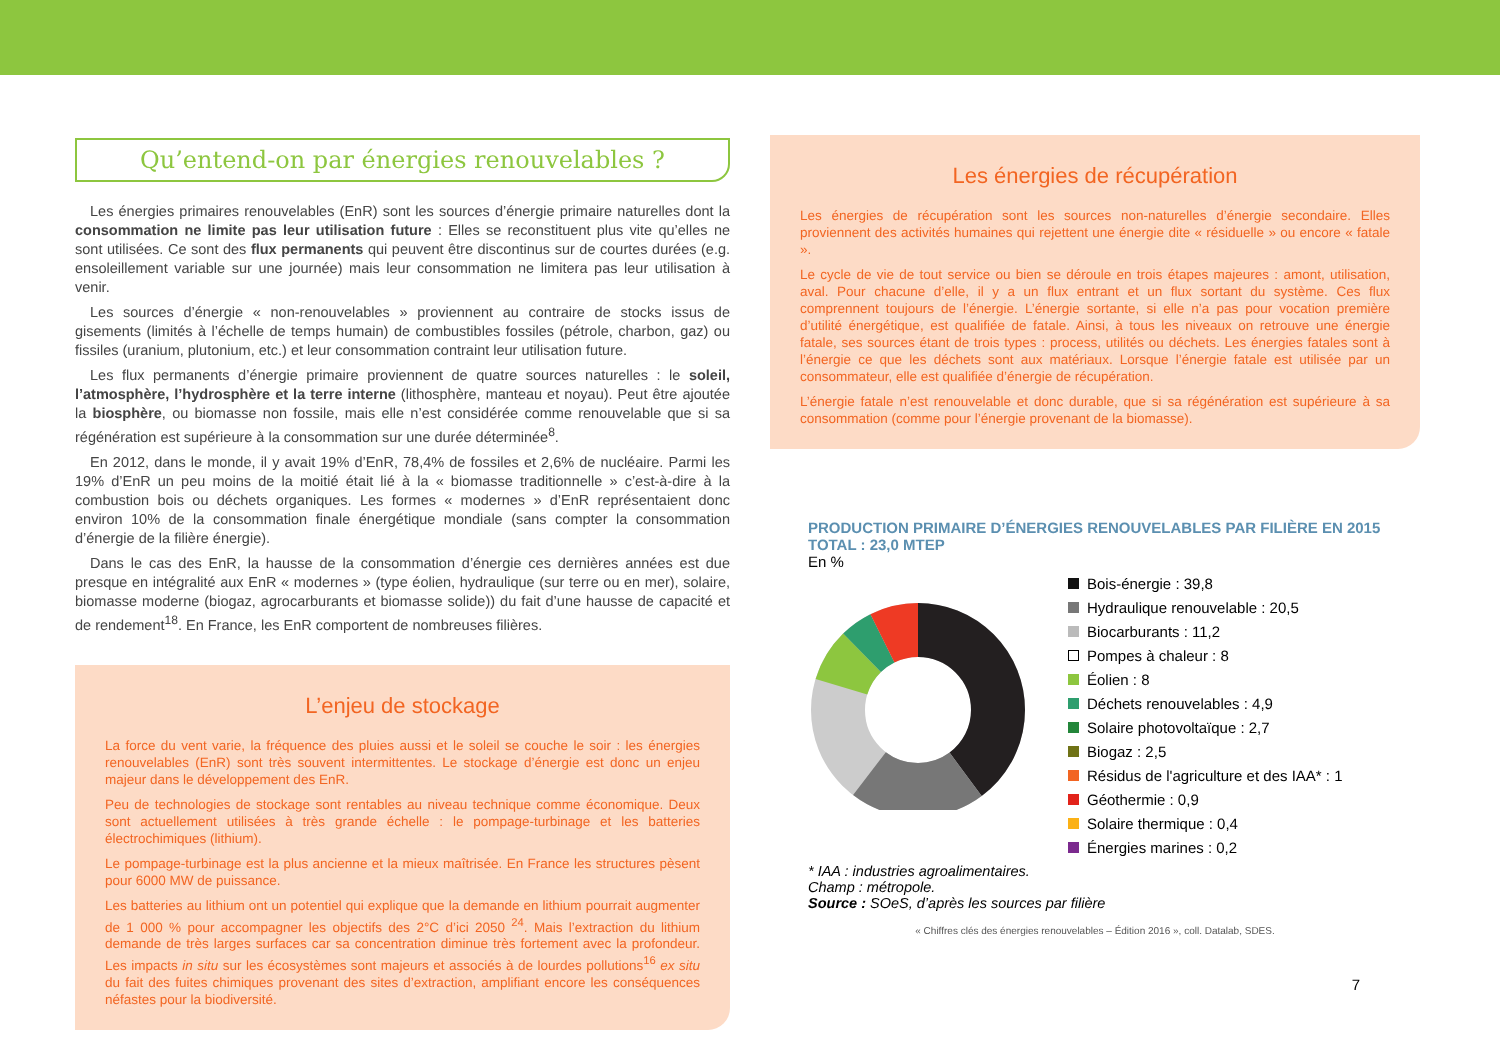Qu’entend-on par énergies renouvelables ?
Les énergies primaires renouvelables (EnR) sont les sources d’énergie primaire naturelles dont la consommation ne limite pas leur utilisation future : Elles se reconstituent plus vite qu’elles ne sont utilisées. Ce sont des flux permanents qui peuvent être discontinus sur de courtes durées (e.g. ensoleillement variable sur une journée) mais leur consommation ne limitera pas leur utilisation à venir.
Les sources d’énergie « non-renouvelables » proviennent au contraire de stocks issus de gisements (limités à l’échelle de temps humain) de combustibles fossiles (pétrole, charbon, gaz) ou fissiles (uranium, plutonium, etc.) et leur consommation contraint leur utilisation future.
Les flux permanents d’énergie primaire proviennent de quatre sources naturelles : le soleil, l’atmosphère, l’hydrosphère et la terre interne (lithosphère, manteau et noyau). Peut être ajoutée la biosphère, ou biomasse non fossile, mais elle n’est considérée comme renouvelable que si sa régénération est supérieure à la consommation sur une durée déterminée<sup>8</sup>.
En 2012, dans le monde, il y avait 19% d’EnR, 78,4% de fossiles et 2,6% de nucléaire. Parmi les 19% d’EnR un peu moins de la moitié était lié à la « biomasse traditionnelle » c’est-à-dire à la combustion bois ou déchets organiques. Les formes « modernes » d’EnR représentaient donc environ 10% de la consommation finale énergétique mondiale (sans compter la consommation d’énergie de la filière énergie).
Dans le cas des EnR, la hausse de la consommation d’énergie ces dernières années est due presque en intégralité aux EnR « modernes » (type éolien, hydraulique (sur terre ou en mer), solaire, biomasse moderne (biogaz, agrocarburants et biomasse solide)) du fait d’une hausse de capacité et de rendement<sup>18</sup>. En France, les EnR comportent de nombreuses filières.
L’enjeu de stockage
La force du vent varie, la fréquence des pluies aussi et le soleil se couche le soir : les énergies renouvelables (EnR) sont très souvent intermittentes. Le stockage d’énergie est donc un enjeu majeur dans le développement des EnR.
Peu de technologies de stockage sont rentables au niveau technique comme économique. Deux sont actuellement utilisées à très grande échelle : le pompage-turbinage et les batteries électrochimiques (lithium).
Le pompage-turbinage est la plus ancienne et la mieux maîtrisée. En France les structures pèsent pour 6000 MW de puissance.
Les batteries au lithium ont un potentiel qui explique que la demande en lithium pourrait augmenter de 1 000 % pour accompagner les objectifs des 2°C d’ici 2050 <sup>24</sup>. Mais l’extraction du lithium demande de très larges surfaces car sa concentration diminue très fortement avec la profondeur. Les impacts in situ sur les écosystèmes sont majeurs et associés à de lourdes pollutions<sup>16</sup> ex situ du fait des fuites chimiques provenant des sites d’extraction, amplifiant encore les conséquences néfastes pour la biodiversité.
Les énergies de récupération
Les énergies de récupération sont les sources non-naturelles d’énergie secondaire. Elles proviennent des activités humaines qui rejettent une énergie dite « résiduelle » ou encore « fatale ».
Le cycle de vie de tout service ou bien se déroule en trois étapes majeures : amont, utilisation, aval. Pour chacune d’elle, il y a un flux entrant et un flux sortant du système. Ces flux comprennent toujours de l’énergie. L’énergie sortante, si elle n’a pas pour vocation première d’utilité énergétique, est qualifiée de fatale. Ainsi, à tous les niveaux on retrouve une énergie fatale, ses sources étant de trois types : process, utilités ou déchets. Les énergies fatales sont à l’énergie ce que les déchets sont aux matériaux. Lorsque l’énergie fatale est utilisée par un consommateur, elle est qualifiée d’énergie de récupération.
L’énergie fatale n’est renouvelable et donc durable, que si sa régénération est supérieure à sa consommation (comme pour l’énergie provenant de la biomasse).
PRODUCTION PRIMAIRE D’ÉNERGIES RENOUVELABLES PAR FILIÈRE EN 2015
TOTAL : 23,0 MTEP
En %
Bois-énergie : 39,8
Hydraulique renouvelable : 20,5
Biocarburants : 11,2
Pompes à chaleur : 8
Éolien : 8
Déchets renouvelables : 4,9
Solaire photovoltaïque : 2,7
Biogaz : 2,5
Résidus de l'agriculture et des IAA* : 1
Géothermie : 0,9
Solaire thermique : 0,4
Énergies marines : 0,2
* IAA : industries agroalimentaires.
Champ : métropole.
Source : SOeS, d’après les sources par filière
« Chiffres clés des énergies renouvelables – Édition 2016 », coll. Datalab, SDES.
7